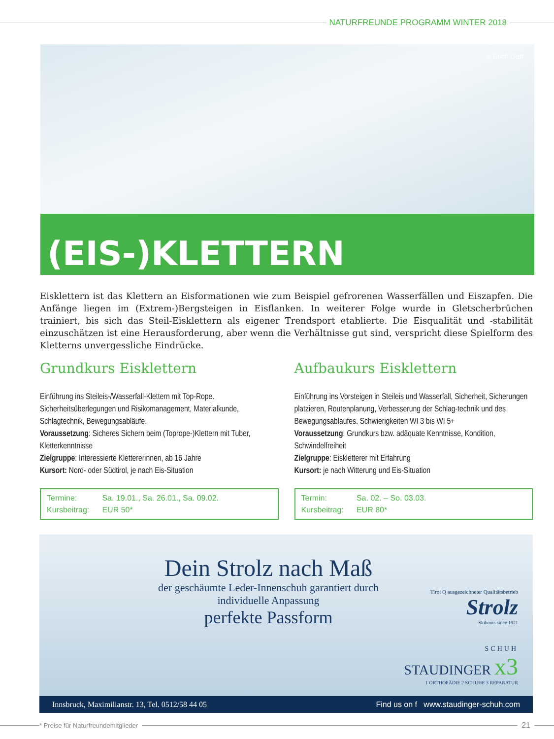NATURFREUNDE PROGRAMM WINTER 2018
© Erich Gatt
(EIS-)KLETTERN
Eisklettern ist das Klettern an Eisformationen wie zum Beispiel gefrorenen Wasserfällen und Eiszapfen. Die Anfänge liegen im (Extrem-)Bergsteigen in Eisflanken. In weiterer Folge wurde in Gletscherbrüchen trainiert, bis sich das Steil-Eisklettern als eigener Trendsport etablierte. Die Eisqualität und -stabilität einzuschätzen ist eine Herausforderung, aber wenn die Verhältnisse gut sind, verspricht diese Spielform des Kletterns unvergessliche Eindrücke.
Grundkurs Eisklettern
Einführung ins Steileis-/Wasserfall-Klettern mit Top-Rope. Sicherheitsüberlegungen und Risikomanagement, Materialkunde, Schlagtechnik, Bewegungsabläufe.
Voraussetzung: Sicheres Sichern beim (Toprope-)Klettern mit Tuber, Kletterkenntnisse
Zielgruppe: Interessierte Klettererinnen, ab 16 Jahre
Kursort: Nord- oder Südtirol, je nach Eis-Situation
Termine: Sa. 19.01., Sa. 26.01., Sa. 09.02.
Kursbeitrag: EUR 50*
Aufbaukurs Eisklettern
Einführung ins Vorsteigen in Steileis und Wasserfall, Sicherheit, Sicherungen platzieren, Routenplanung, Verbesserung der Schlag-technik und des Bewegungsablaufes. Schwierigkeiten WI 3 bis WI 5+
Voraussetzung: Grundkurs bzw. adäquate Kenntnisse, Kondition, Schwindelfreiheit
Zielgruppe: Eiskletterer mit Erfahrung
Kursort: je nach Witterung und Eis-Situation
Termin: Sa. 02. – So. 03.03.
Kursbeitrag: EUR 80*
Dein Strolz nach Maß
der geschäumte Leder-Innenschuh garantiert durch individuelle Anpassung
perfekte Passform
Tirol Q ausgezeichneter Qualitätsbetrieb
Strolz
Skiboots since 1921
SCHUH
STAUDINGER x3
1 ORTHOPÄDIE 2 SCHUHE 3 REPARATUR
Innsbruck, Maximilianstr. 13, Tel. 0512/58 44 05 Find us on f www.staudinger-schuh.com
* Preise für Naturfreundemitglieder
21